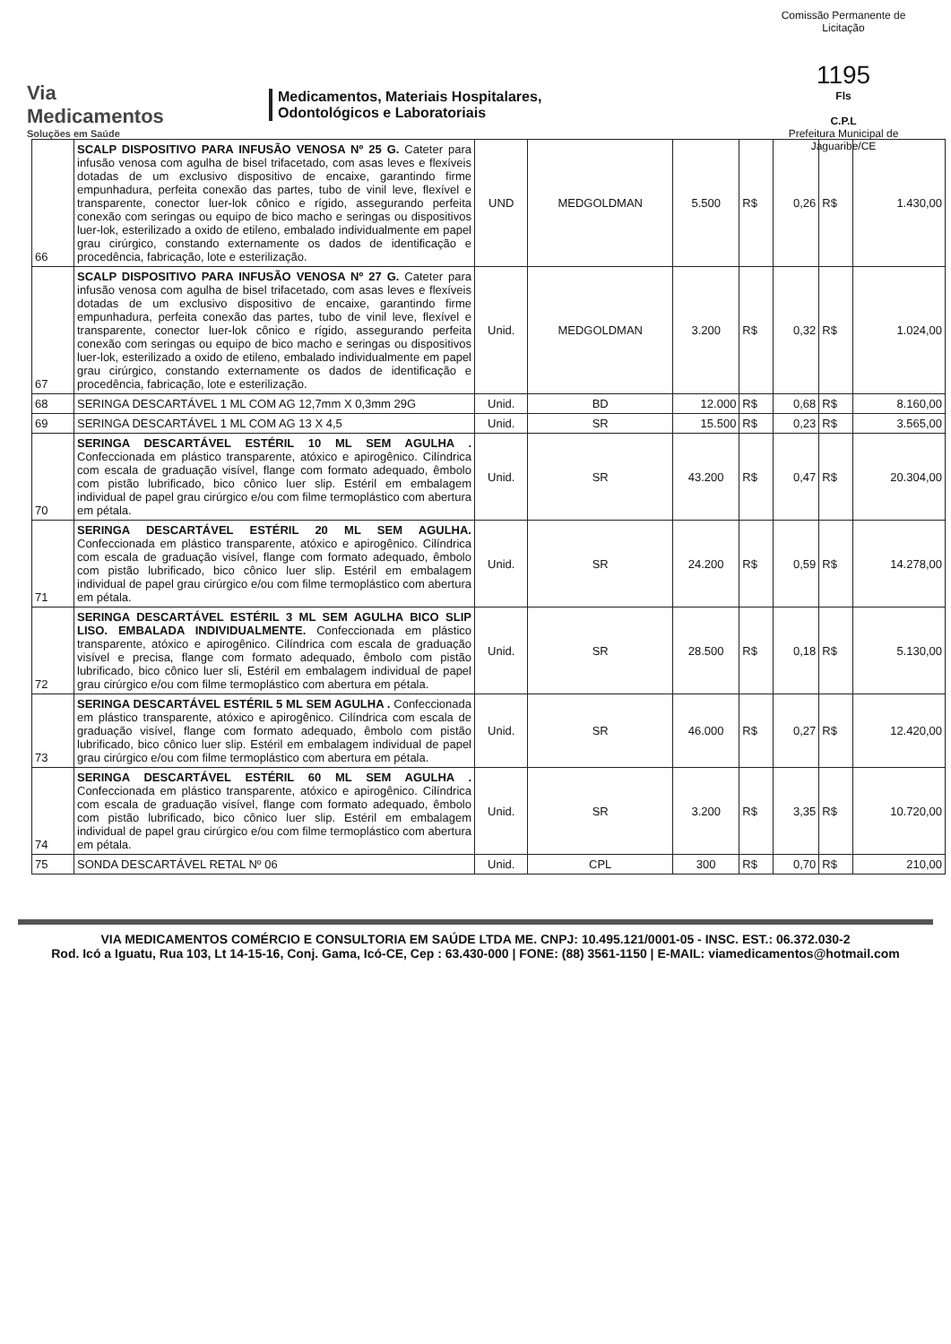Via
Medicamentos
Soluções em Saúde
Medicamentos, Materiais Hospitalares,
Odontológicos e Laboratoriais
Comissão Permanente de Licitação
1195
Fls
C.P.L
Prefeitura Municipal de Jaguaribe/CE
| 66 | SCALP DISPOSITIVO PARA INFUSÃO VENOSA Nº 25 G. Cateter para infusão venosa com agulha de bisel trifacetado, com asas leves e flexíveis dotadas de um exclusivo dispositivo de encaixe, garantindo firme empunhadura, perfeita conexão das partes, tubo de vinil leve, flexível e transparente, conector luer-lok cônico e rígido, assegurando perfeita conexão com seringas ou equipo de bico macho e seringas ou dispositivos luer-lok, esterilizado a oxido de etileno, embalado individualmente em papel grau cirúrgico, constando externamente os dados de identificação e procedência, fabricação, lote e esterilização. | UND | MEDGOLDMAN | 5.500 | R$ | 0,26 | R$ | 1.430,00 |
| 67 | SCALP DISPOSITIVO PARA INFUSÃO VENOSA Nº 27 G. Cateter para infusão venosa com agulha de bisel trifacetado, com asas leves e flexíveis dotadas de um exclusivo dispositivo de encaixe, garantindo firme empunhadura, perfeita conexão das partes, tubo de vinil leve, flexível e transparente, conector luer-lok cônico e rígido, assegurando perfeita conexão com seringas ou equipo de bico macho e seringas ou dispositivos luer-lok, esterilizado a oxido de etileno, embalado individualmente em papel grau cirúrgico, constando externamente os dados de identificação e procedência, fabricação, lote e esterilização. | Unid. | MEDGOLDMAN | 3.200 | R$ | 0,32 | R$ | 1.024,00 |
| 68 | SERINGA DESCARTÁVEL 1 ML COM AG 12,7mm X 0,3mm 29G | Unid. | BD | 12.000 | R$ | 0,68 | R$ | 8.160,00 |
| 69 | SERINGA DESCARTÁVEL 1 ML COM AG 13 X 4,5 | Unid. | SR | 15.500 | R$ | 0,23 | R$ | 3.565,00 |
| 70 | SERINGA DESCARTÁVEL ESTÉRIL 10 ML SEM AGULHA . Confeccionada em plástico transparente, atóxico e apirogênico. Cilíndrica com escala de graduação visível, flange com formato adequado, êmbolo com pistão lubrificado, bico cônico luer slip. Estéril em embalagem individual de papel grau cirúrgico e/ou com filme termoplástico com abertura em pétala. | Unid. | SR | 43.200 | R$ | 0,47 | R$ | 20.304,00 |
| 71 | SERINGA DESCARTÁVEL ESTÉRIL 20 ML SEM AGULHA. Confeccionada em plástico transparente, atóxico e apirogênico. Cilíndrica com escala de graduação visível, flange com formato adequado, êmbolo com pistão lubrificado, bico cônico luer slip. Estéril em embalagem individual de papel grau cirúrgico e/ou com filme termoplástico com abertura em pétala. | Unid. | SR | 24.200 | R$ | 0,59 | R$ | 14.278,00 |
| 72 | SERINGA DESCARTÁVEL ESTÉRIL 3 ML SEM AGULHA BICO SLIP LISO. EMBALADA INDIVIDUALMENTE. Confeccionada em plástico transparente, atóxico e apirogênico. Cilíndrica com escala de graduação visível e precisa, flange com formato adequado, êmbolo com pistão lubrificado, bico cônico luer sli, Estéril em embalagem individual de papel grau cirúrgico e/ou com filme termoplástico com abertura em pétala. | Unid. | SR | 28.500 | R$ | 0,18 | R$ | 5.130,00 |
| 73 | SERINGA DESCARTÁVEL ESTÉRIL 5 ML SEM AGULHA . Confeccionada em plástico transparente, atóxico e apirogênico. Cilíndrica com escala de graduação visível, flange com formato adequado, êmbolo com pistão lubrificado, bico cônico luer slip. Estéril em embalagem individual de papel grau cirúrgico e/ou com filme termoplástico com abertura em pétala. | Unid. | SR | 46.000 | R$ | 0,27 | R$ | 12.420,00 |
| 74 | SERINGA DESCARTÁVEL ESTÉRIL 60 ML SEM AGULHA . Confeccionada em plástico transparente, atóxico e apirogênico. Cilíndrica com escala de graduação visível, flange com formato adequado, êmbolo com pistão lubrificado, bico cônico luer slip. Estéril em embalagem individual de papel grau cirúrgico e/ou com filme termoplástico com abertura em pétala. | Unid. | SR | 3.200 | R$ | 3,35 | R$ | 10.720,00 |
| 75 | SONDA DESCARTÁVEL RETAL Nº 06 | Unid. | CPL | 300 | R$ | 0,70 | R$ | 210,00 |
VIA MEDICAMENTOS COMÉRCIO E CONSULTORIA EM SAÚDE LTDA ME. CNPJ: 10.495.121/0001-05 - INSC. EST.: 06.372.030-2
Rod. Icó a Iguatu, Rua 103, Lt 14-15-16, Conj. Gama, Icó-CE, Cep : 63.430-000 | FONE: (88) 3561-1150 | E-MAIL: viamedicamentos@hotmail.com